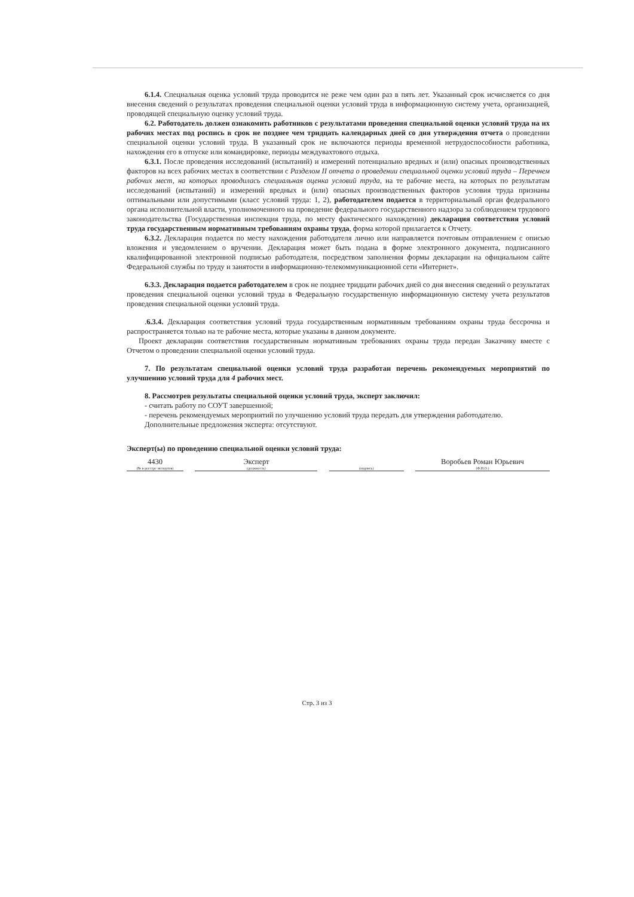6.1.4. Специальная оценка условий труда проводится не реже чем один раз в пять лет. Указанный срок исчисляется со дня внесения сведений о результатах проведения специальной оценки условий труда в информационную систему учета, организацией, проводящей специальную оценку условий труда.
6.2. Работодатель должен ознакомить работников с результатами проведения специальной оценки условий труда на их рабочих местах под роспись в срок не позднее чем тридцать календарных дней со дня утверждения отчета о проведении специальной оценки условий труда. В указанный срок не включаются периоды временной нетрудоспособности работника, нахождения его в отпуске или командировке, периоды междувахтового отдыха.
6.3.1. После проведения исследований (испытаний) и измерений потенциально вредных и (или) опасных производственных факторов на всех рабочих местах в соответствии с Разделом II отчета о проведении специальной оценки условий труда – Перечнем рабочих мест, на которых проводилась специальная оценка условий труда, на те рабочие места, на которых по результатам исследований (испытаний) и измерений вредных и (или) опасных производственных факторов условия труда признаны оптимальными или допустимыми (класс условий труда: 1, 2), работодателем подается в территориальный орган федерального органа исполнительной власти, уполномоченного на проведение федерального государственного надзора за соблюдением трудового законодательства (Государственная инспекция труда, по месту фактического нахождения) декларация соответствия условий труда государственным нормативным требованиям охраны труда, форма которой прилагается к Отчету.
6.3.2. Декларация подается по месту нахождения работодателя лично или направляется почтовым отправлением с описью вложения и уведомлением о вручении. Декларация может быть подана в форме электронного документа, подписанного квалифицированной электронной подписью работодателя, посредством заполнения формы декларации на официальном сайте Федеральной службы по труду и занятости в информационно-телекоммуникационной сети «Интернет».
6.3.3. Декларация подается работодателем в срок не позднее тридцати рабочих дней со дня внесения сведений о результатах проведения специальной оценки условий труда в Федеральную государственную информационную систему учета результатов проведения специальной оценки условий труда.
.6.3.4. Декларация соответствия условий труда государственным нормативным требованиям охраны труда бессрочна и распространяется только на те рабочие места, которые указаны в данном документе.
Проект декларации соответствия государственным нормативным требованиях охраны труда передан Заказчику вместе с Отчетом о проведении специальной оценки условий труда.
7. По результатам специальной оценки условий труда разработан перечень рекомендуемых мероприятий по улучшению условий труда для 4 рабочих мест.
8. Рассмотрев результаты специальной оценки условий труда, эксперт заключил:
- считать работу по СОУТ завершенной;
- перечень рекомендуемых мероприятий по улучшению условий труда передать для утверждения работодателю.
Дополнительные предложения эксперта: отсутствуют.
Эксперт(ы) по проведению специальной оценки условий труда:
4430
(№ в реестре экспертов)
Эксперт
(должность)
(подпись)
Воробьев Роман Юрьевич
(Ф.И.О.)
Стр. 3 из 3